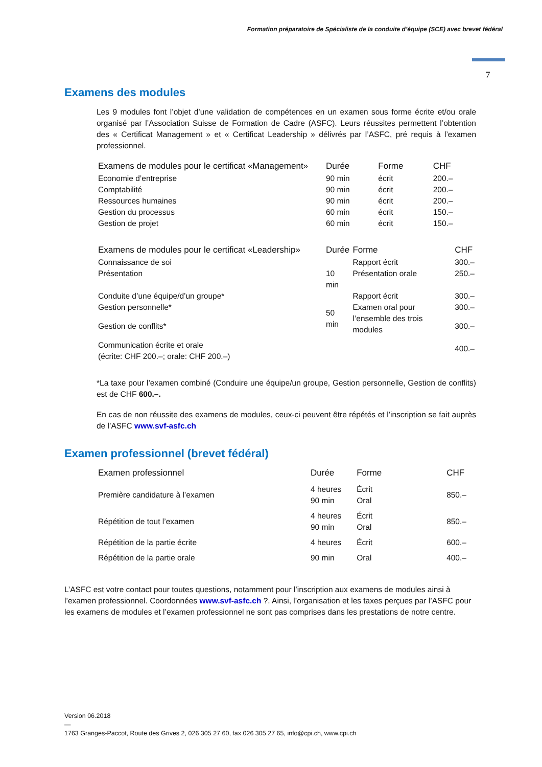Formation préparatoire de Spécialiste de la conduite d’équipe (SCE) avec brevet fédéral
7
Examens des modules
Les 9 modules font l’objet d’une validation de compétences en un examen sous forme écrite et/ou orale organisé par l’Association Suisse de Formation de Cadre (ASFC). Leurs réussites permettent l’obtention des « Certificat Management » et « Certificat Leadership » délivrés par l’ASFC, pré requis à l’examen professionnel.
| Examens de modules pour le certificat «Management» | Durée | Forme | CHF |
| --- | --- | --- | --- |
| Economie d’entreprise | 90 min | écrit | 200.– |
| Comptabilité | 90 min | écrit | 200.– |
| Ressources humaines | 90 min | écrit | 200.– |
| Gestion du processus | 60 min | écrit | 150.– |
| Gestion de projet | 60 min | écrit | 150.– |
| Examens de modules pour le certificat «Leadership» | Durée | Forme | CHF |
| --- | --- | --- | --- |
| Connaissance de soi | | Rapport écrit | 300.– |
| Présentation | 10 min | Présentation orale | 250.– |
| Conduite d’une équipe/d’un groupe* | | Rapport écrit | 300.– |
| Gestion personnelle* | 50 min | Examen oral pour l’ensemble des trois modules | 300.– |
| Gestion de conflits* | | | 300.– |
| Communication écrite et orale (écrite: CHF 200.–; orale: CHF 200.–) | | | 400.– |
*La taxe pour l’examen combiné (Conduire une équipe/un groupe, Gestion personnelle, Gestion de conflits) est de CHF 600.–.
En cas de non réussite des examens de modules, ceux-ci peuvent être répétés et l’inscription se fait auprès de l’ASFC www.svf-asfc.ch
Examen professionnel (brevet fédéral)
| Examen professionnel | Durée | Forme | CHF |
| --- | --- | --- | --- |
| Première candidature à l’examen | 4 heures 90 min | Écrit Oral | 850.– |
| Répétition de tout l’examen | 4 heures 90 min | Écrit Oral | 850.– |
| Répétition de la partie écrite | 4 heures | Écrit | 600.– |
| Répétition de la partie orale | 90 min | Oral | 400.– |
L’ASFC est votre contact pour toutes questions, notamment pour l’inscription aux examens de modules ainsi à l’examen professionnel. Coordonnées www.svf-asfc.ch ?. Ainsi, l’organisation et les taxes perçues par l’ASFC pour les examens de modules et l’examen professionnel ne sont pas comprises dans les prestations de notre centre.
Version 06.2018
—
1763 Granges-Paccot, Route des Grives 2, 026 305 27 60, fax 026 305 27 65, info@cpi.ch, www.cpi.ch